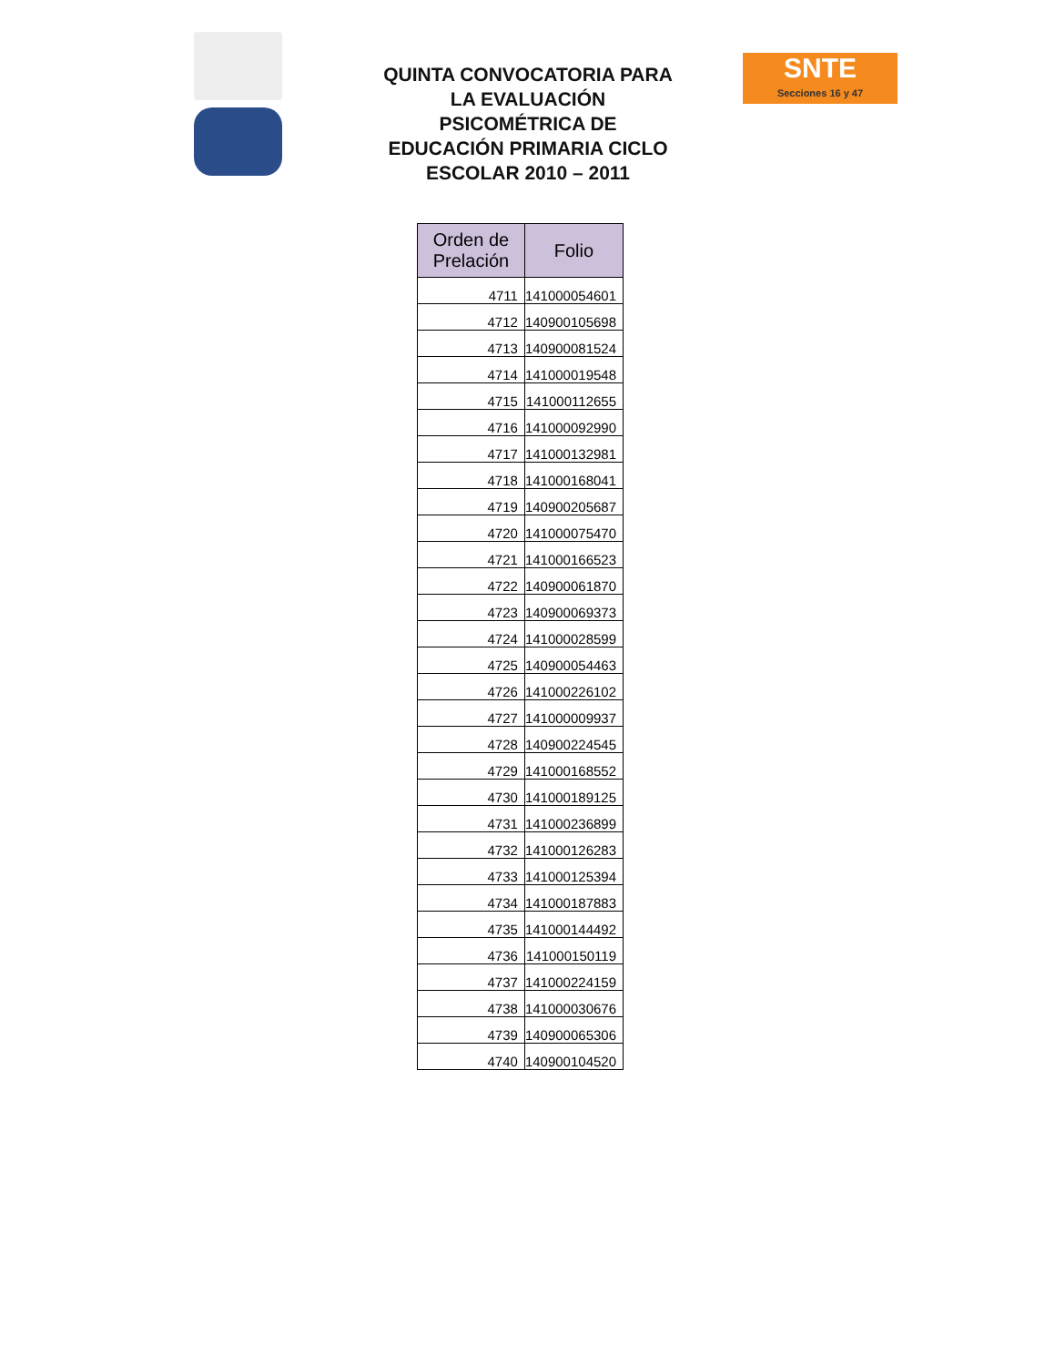QUINTA CONVOCATORIA PARA LA EVALUACIÓN PSICOMÉTRICA DE EDUCACIÓN PRIMARIA CICLO ESCOLAR 2010 – 2011
SNTE
Secciones 16 y 47
| Orden de Prelación | Folio |
| --- | --- |
| 4711 | 141000054601 |
| 4712 | 140900105698 |
| 4713 | 140900081524 |
| 4714 | 141000019548 |
| 4715 | 141000112655 |
| 4716 | 141000092990 |
| 4717 | 141000132981 |
| 4718 | 141000168041 |
| 4719 | 140900205687 |
| 4720 | 141000075470 |
| 4721 | 141000166523 |
| 4722 | 140900061870 |
| 4723 | 140900069373 |
| 4724 | 141000028599 |
| 4725 | 140900054463 |
| 4726 | 141000226102 |
| 4727 | 141000009937 |
| 4728 | 140900224545 |
| 4729 | 141000168552 |
| 4730 | 141000189125 |
| 4731 | 141000236899 |
| 4732 | 141000126283 |
| 4733 | 141000125394 |
| 4734 | 141000187883 |
| 4735 | 141000144492 |
| 4736 | 141000150119 |
| 4737 | 141000224159 |
| 4738 | 141000030676 |
| 4739 | 140900065306 |
| 4740 | 140900104520 |